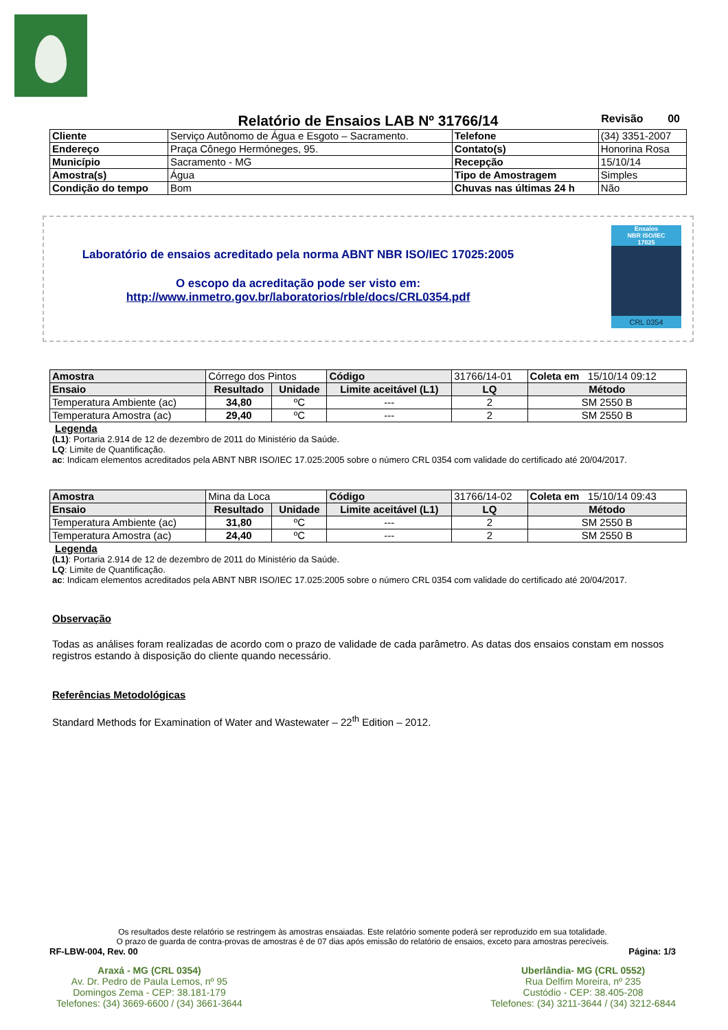Relatório de Ensaios LAB Nº 31766/14 Revisão 00
| Cliente | Serviço Autônomo de Água e Esgoto – Sacramento. | Telefone | (34) 3351-2007 |
| Endereço | Praça Cônego Hermóneges, 95. | Contato(s) | Honorina Rosa |
| Município | Sacramento - MG | Recepção | 15/10/14 |
| Amostra(s) | Água | Tipo de Amostragem | Simples |
| Condição do tempo | Bom | Chuvas nas últimas 24 h | Não |
Laboratório de ensaios acreditado pela norma ABNT NBR ISO/IEC 17025:2005
O escopo da acreditação pode ser visto em:
http://www.inmetro.gov.br/laboratorios/rble/docs/CRL0354.pdf
Ensaios
NBR ISO/IEC
17025
CRL 0354
| Amostra | Córrego dos Pintos | | Código | 31766/14-01 | Coleta em 15/10/14 09:12 |
| Ensaio | Resultado | Unidade | Limite aceitável (L1) | LQ | Método |
| Temperatura Ambiente (ac) | 34,80 | ºC | --- | 2 | SM 2550 B |
| Temperatura Amostra (ac) | 29,40 | ºC | --- | 2 | SM 2550 B |
Legenda
(L1): Portaria 2.914 de 12 de dezembro de 2011 do Ministério da Saúde.
LQ: Limite de Quantificação.
ac: Indicam elementos acreditados pela ABNT NBR ISO/IEC 17.025:2005 sobre o número CRL 0354 com validade do certificado até 20/04/2017.
| Amostra | Mina da Loca | | Código | 31766/14-02 | Coleta em 15/10/14 09:43 |
| Ensaio | Resultado | Unidade | Limite aceitável (L1) | LQ | Método |
| Temperatura Ambiente (ac) | 31,80 | ºC | --- | 2 | SM 2550 B |
| Temperatura Amostra (ac) | 24,40 | ºC | --- | 2 | SM 2550 B |
Legenda
(L1): Portaria 2.914 de 12 de dezembro de 2011 do Ministério da Saúde.
LQ: Limite de Quantificação.
ac: Indicam elementos acreditados pela ABNT NBR ISO/IEC 17.025:2005 sobre o número CRL 0354 com validade do certificado até 20/04/2017.
Observação
Todas as análises foram realizadas de acordo com o prazo de validade de cada parâmetro. As datas dos ensaios constam em nossos registros estando à disposição do cliente quando necessário.
Referências Metodológicas
Standard Methods for Examination of Water and Wastewater – 22<sup>th</sup> Edition – 2012.
Os resultados deste relatório se restringem às amostras ensaiadas. Este relatório somente poderá ser reproduzido em sua totalidade.
O prazo de guarda de contra-provas de amostras é de 07 dias após emissão do relatório de ensaios, exceto para amostras perecíveis.
RF-LBW-004, Rev. 00 Página: 1/3
Araxá - MG (CRL 0354)
Av. Dr. Pedro de Paula Lemos, nº 95
Domingos Zema - CEP: 38.181-179
Telefones: (34) 3669-6600 / (34) 3661-3644
Uberlândia- MG (CRL 0552)
Rua Delfim Moreira, nº 235
Custódio - CEP: 38.405-208
Telefones: (34) 3211-3644 / (34) 3212-6844